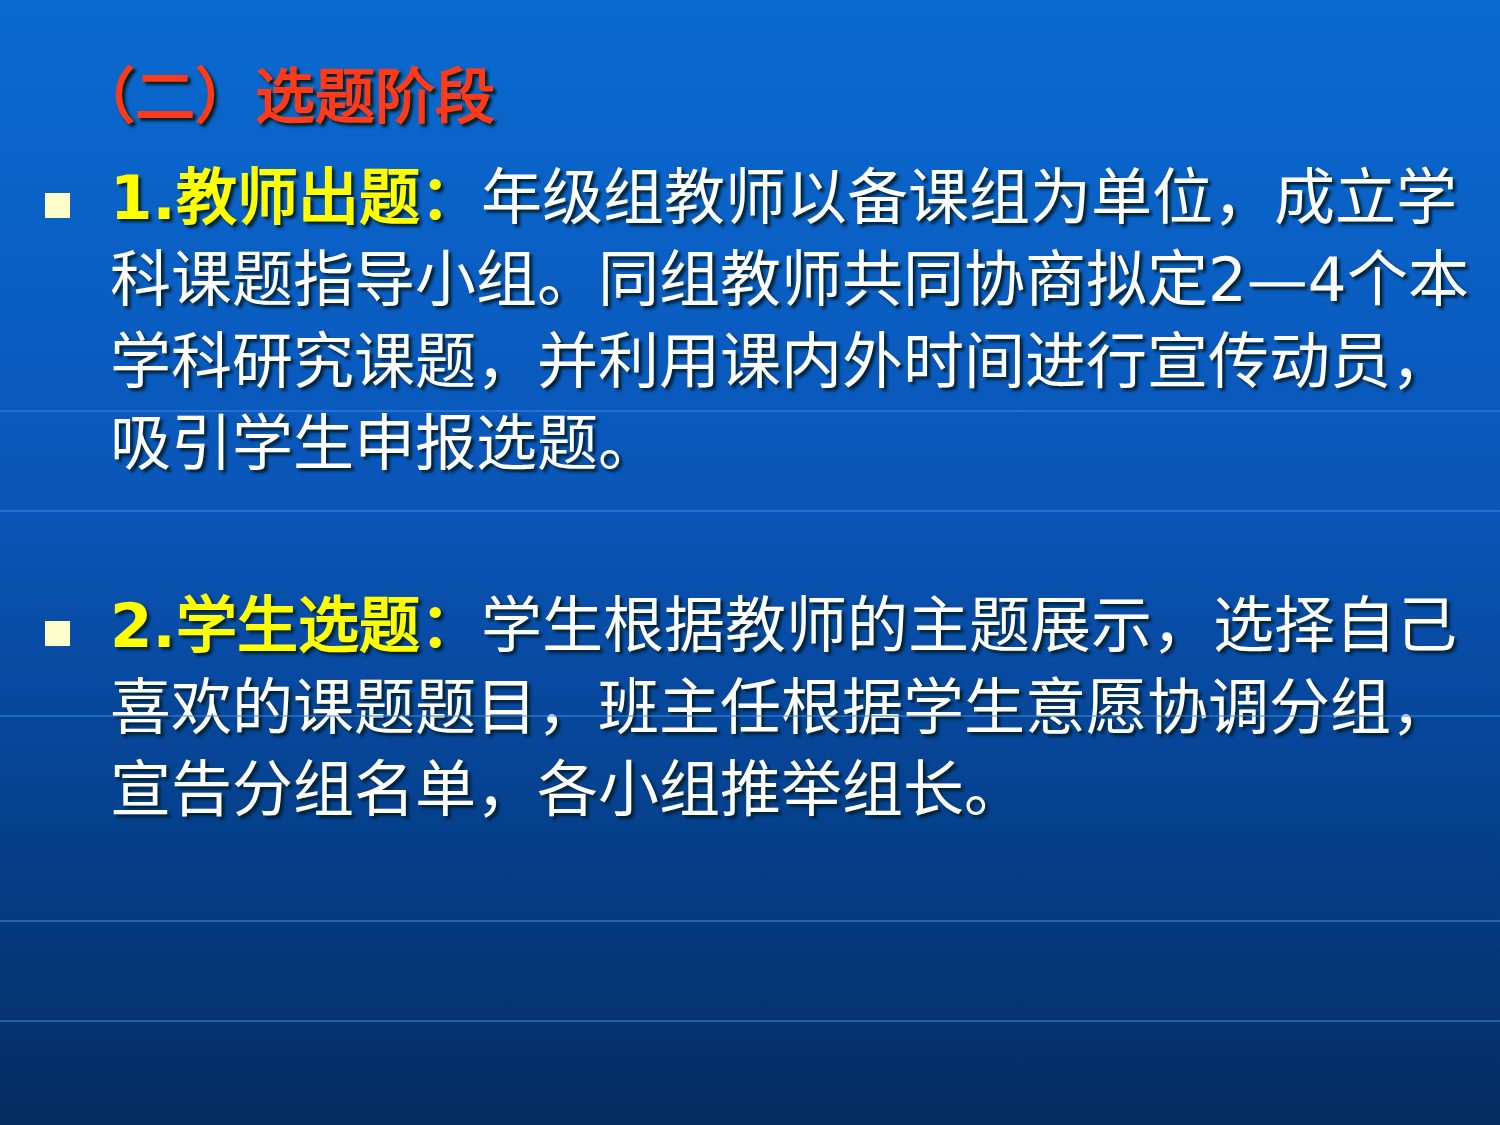（二）选题阶段
1.教师出题：年级组教师以备课组为单位，成立学科课题指导小组。同组教师共同协商拟定2—4个本学科研究课题，并利用课内外时间进行宣传动员，吸引学生申报选题。
2.学生选题：学生根据教师的主题展示，选择自己喜欢的课题题目，班主任根据学生意愿协调分组，宣告分组名单，各小组推举组长。